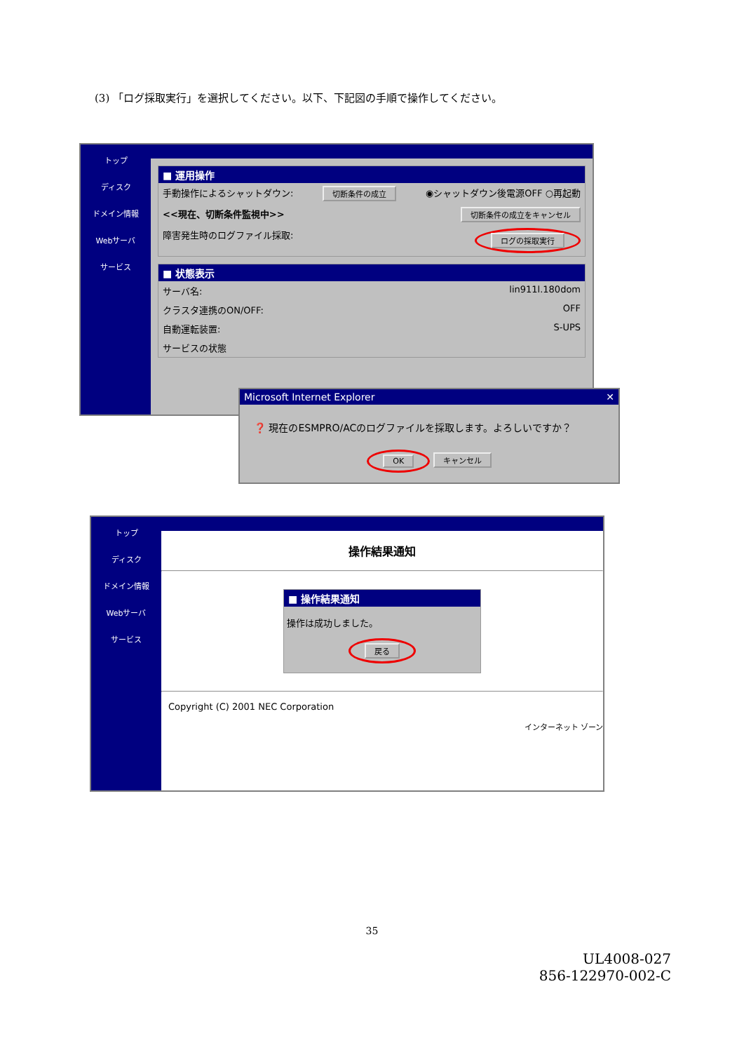(3) 「ログ採取実行」を選択してください。以下、下記図の手順で操作してください。
トップ
ディスク
ドメイン情報
Webサーバ
サービス
■ 運用操作
手動操作によるシャットダウン: 切断条件の成立 ◉シャットダウン後電源OFF ○再起動
<<現在、切断条件監視中>> 切断条件の成立をキャンセル
障害発生時のログファイル採取: ログの採取実行
■ 状態表示
サーバ名: lin911l.180dom
クラスタ連携のON/OFF: OFF
自動運転装置: S-UPS
サービスの状態
Microsoft Internet Explorer ✕
❓ 現在のESMPRO/ACのログファイルを採取します。よろしいですか？
OK キャンセル
トップ
ディスク
ドメイン情報
Webサーバ
サービス
操作結果通知
■ 操作結果通知
操作は成功しました。
戻る
Copyright (C) 2001 NEC Corporation
インターネット ゾーン
35
UL4008-027
856-122970-002-C